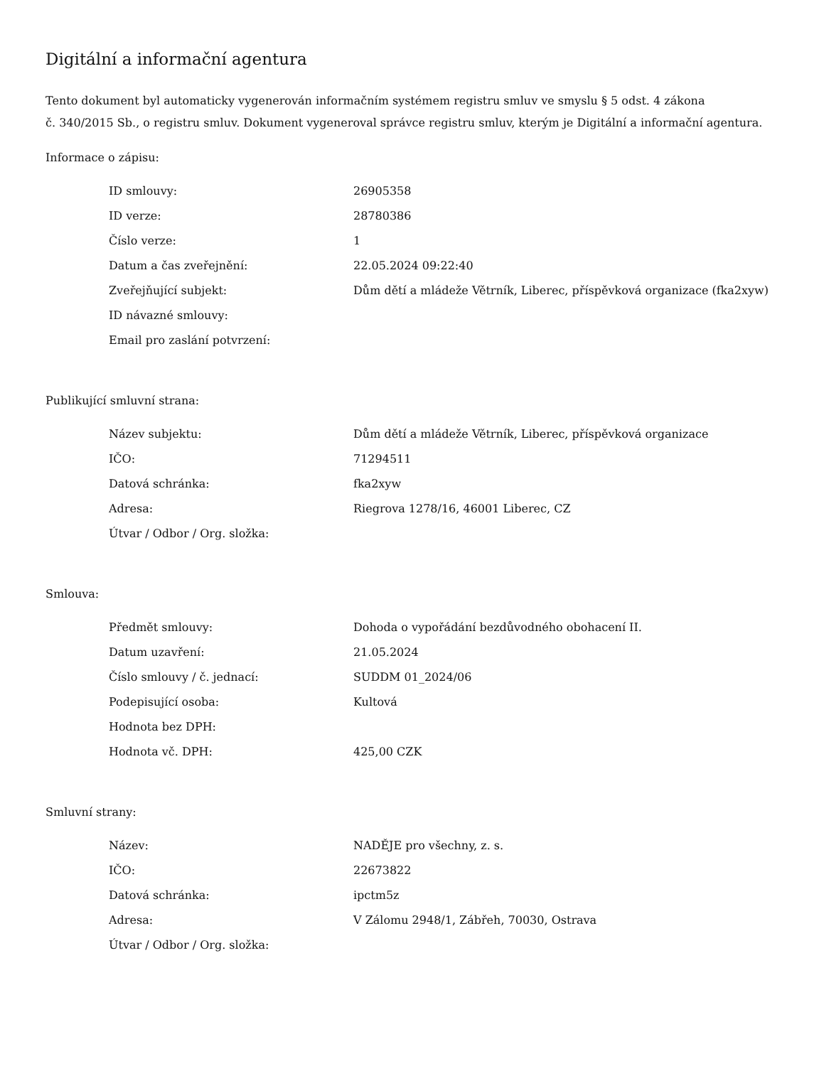Digitální a informační agentura
Tento dokument byl automaticky vygenerován informačním systémem registru smluv ve smyslu § 5 odst. 4 zákona
č. 340/2015 Sb., o registru smluv. Dokument vygeneroval správce registru smluv, kterým je Digitální a informační agentura.
Informace o zápisu:
| ID smlouvy: | 26905358 |
| ID verze: | 28780386 |
| Číslo verze: | 1 |
| Datum a čas zveřejnění: | 22.05.2024 09:22:40 |
| Zveřejňující subjekt: | Dům dětí a mládeže Větrník, Liberec, příspěvková organizace (fka2xyw) |
| ID návazné smlouvy: | |
| Email pro zaslání potvrzení: | |
Publikující smluvní strana:
| Název subjektu: | Dům dětí a mládeže Větrník, Liberec, příspěvková organizace |
| IČO: | 71294511 |
| Datová schránka: | fka2xyw |
| Adresa: | Riegrova 1278/16, 46001 Liberec, CZ |
| Útvar / Odbor / Org. složka: | |
Smlouva:
| Předmět smlouvy: | Dohoda o vypořádání bezdůvodného obohacení II. |
| Datum uzavření: | 21.05.2024 |
| Číslo smlouvy / č. jednací: | SUDDM 01_2024/06 |
| Podepisující osoba: | Kultová |
| Hodnota bez DPH: | |
| Hodnota vč. DPH: | 425,00 CZK |
Smluvní strany:
| Název: | NADĚJE pro všechny, z. s. |
| IČO: | 22673822 |
| Datová schránka: | ipctm5z |
| Adresa: | V Zálomu 2948/1, Zábřeh, 70030, Ostrava |
| Útvar / Odbor / Org. složka: | |